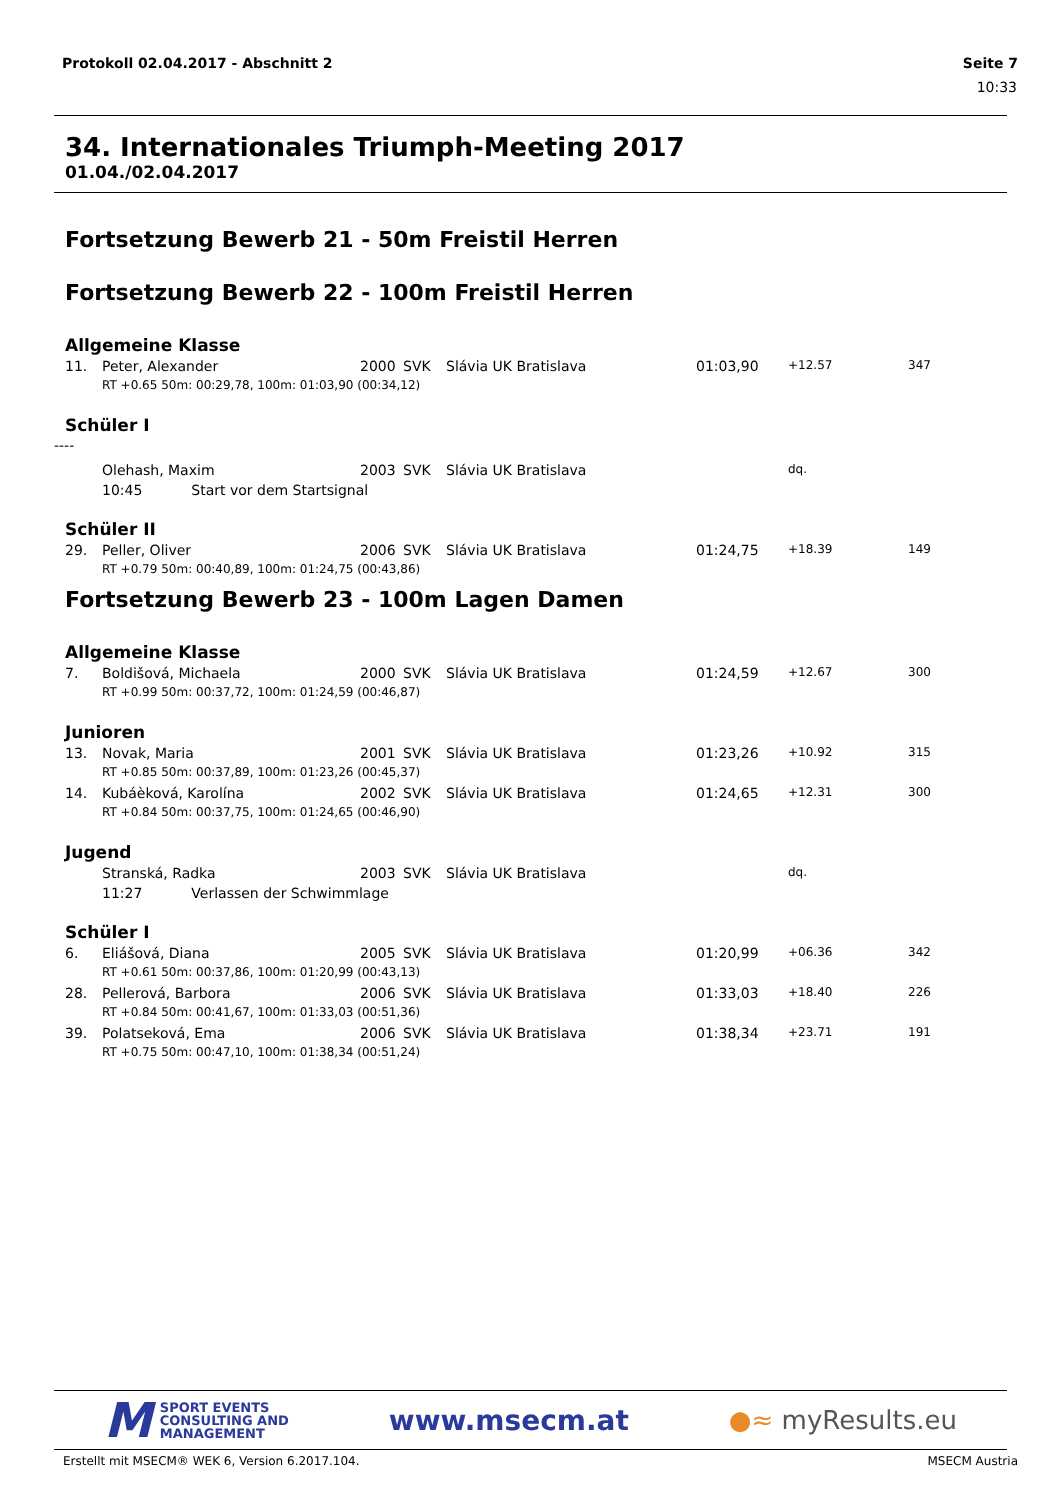Protokoll 02.04.2017 - Abschnitt 2 Seite 7
10:33
34. Internationales Triumph-Meeting 2017
01.04./02.04.2017
Fortsetzung Bewerb 21 - 50m Freistil Herren
Fortsetzung Bewerb 22 - 100m Freistil Herren
Allgemeine Klasse
| 11. | Peter, Alexander | 2000 | SVK | Slávia UK Bratislava | 01:03,90 | +12.57 | 347 |
| | RT +0.65 50m: 00:29,78, 100m: 01:03,90 (00:34,12) | | | | | | |
Schüler I
----
| | Olehash, Maxim | 2003 | SVK | Slávia UK Bratislava | | dq. | |
| | 10:45 Start vor dem Startsignal | | | | | | |
Schüler II
| 29. | Peller, Oliver | 2006 | SVK | Slávia UK Bratislava | 01:24,75 | +18.39 | 149 |
| | RT +0.79 50m: 00:40,89, 100m: 01:24,75 (00:43,86) | | | | | | |
Fortsetzung Bewerb 23 - 100m Lagen Damen
Allgemeine Klasse
| 7. | Boldišová, Michaela | 2000 | SVK | Slávia UK Bratislava | 01:24,59 | +12.67 | 300 |
| | RT +0.99 50m: 00:37,72, 100m: 01:24,59 (00:46,87) | | | | | | |
Junioren
| 13. | Novak, Maria | 2001 | SVK | Slávia UK Bratislava | 01:23,26 | +10.92 | 315 |
| | RT +0.85 50m: 00:37,89, 100m: 01:23,26 (00:45,37) | | | | | | |
| 14. | Kubáèková, Karolína | 2002 | SVK | Slávia UK Bratislava | 01:24,65 | +12.31 | 300 |
| | RT +0.84 50m: 00:37,75, 100m: 01:24,65 (00:46,90) | | | | | | |
Jugend
| | Stranská, Radka | 2003 | SVK | Slávia UK Bratislava | | dq. | |
| | 11:27 Verlassen der Schwimmlage | | | | | | |
Schüler I
| 6. | Eliášová, Diana | 2005 | SVK | Slávia UK Bratislava | 01:20,99 | +06.36 | 342 |
| | RT +0.61 50m: 00:37,86, 100m: 01:20,99 (00:43,13) | | | | | | |
| 28. | Pellerová, Barbora | 2006 | SVK | Slávia UK Bratislava | 01:33,03 | +18.40 | 226 |
| | RT +0.84 50m: 00:41,67, 100m: 01:33,03 (00:51,36) | | | | | | |
| 39. | Polatseková, Ema | 2006 | SVK | Slávia UK Bratislava | 01:38,34 | +23.71 | 191 |
| | RT +0.75 50m: 00:47,10, 100m: 01:38,34 (00:51,24) | | | | | | |
M SPORT EVENTS
CONSULTING AND
MANAGEMENT
www.msecm.at ●≈ myResults.eu
Erstellt mit MSECM® WEK 6, Version 6.2017.104. MSECM Austria